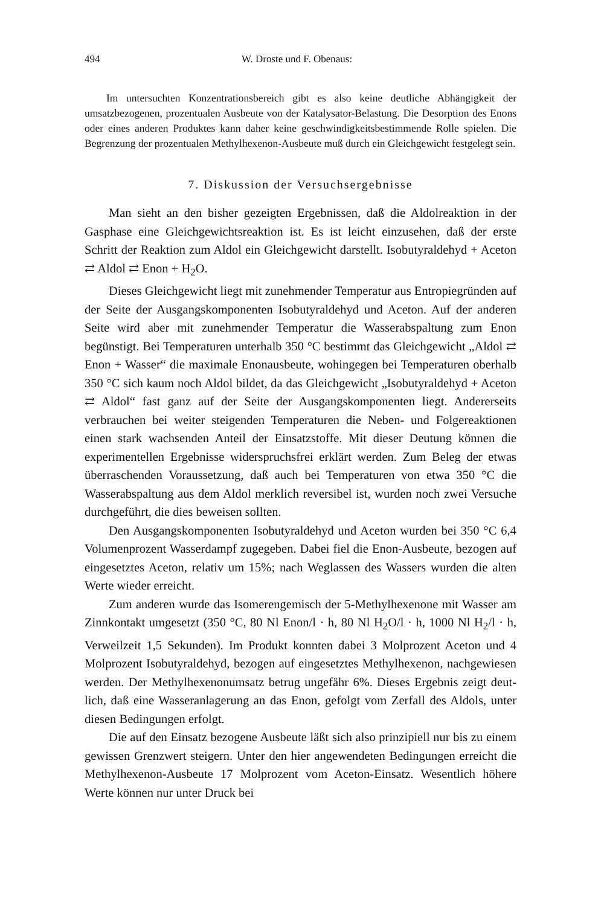494 W. Droste und F. Obenaus:
Im untersuchten Konzentrationsbereich gibt es also keine deutliche Abhängigkeit der umsatzbezogenen, prozentualen Ausbeute von der Kataly­sator-Belastung. Die Desorption des Enons oder eines anderen Produktes kann daher keine geschwindigkeitsbestimmende Rolle spielen. Die Begren­zung der prozentualen Methylhexenon-Ausbeute muß durch ein Gleich­gewicht festgelegt sein.
7. Diskussion der Versuchsergebnisse
Man sieht an den bisher gezeigten Ergebnissen, daß die Aldolreaktion in der Gasphase eine Gleichgewichtsreaktion ist. Es ist leicht einzusehen, daß der erste Schritt der Reaktion zum Aldol ein Gleichgewicht darstellt. Isobutyraldehyd + Aceton ⇄ Aldol ⇄ Enon + H<sub>2</sub>O.
Dieses Gleichgewicht liegt mit zunehmender Temperatur aus Entro­piegründen auf der Seite der Ausgangskomponenten Isobutyraldehyd und Aceton. Auf der anderen Seite wird aber mit zunehmender Tempera­tur die Wasserabspaltung zum Enon begünstigt. Bei Temperaturen unterhalb 350 °C bestimmt das Gleichgewicht „Aldol ⇄ Enon + Wasser“ die maximale Enonausbeute, wohingegen bei Temperaturen oberhalb 350 °C sich kaum noch Aldol bildet, da das Gleichgewicht „Isobutyr­aldehyd + Aceton ⇄ Aldol“ fast ganz auf der Seite der Ausgangs­komponenten liegt. Andererseits verbrauchen bei weiter steigenden Temperaturen die Neben- und Folgereaktionen einen stark wachsenden Anteil der Einsatzstoffe. Mit dieser Deutung können die experimentellen Ergebnisse widerspruchsfrei erklärt werden. Zum Beleg der etwas über­raschenden Voraussetzung, daß auch bei Temperaturen von etwa 350 °C die Wasserabspaltung aus dem Aldol merklich reversibel ist, wurden noch zwei Versuche durchgeführt, die dies beweisen sollten.
Den Ausgangskomponenten Isobutyraldehyd und Aceton wurden bei 350 °C 6,4 Volumenprozent Wasserdampf zugegeben. Dabei fiel die Enon-Ausbeute, bezogen auf eingesetztes Aceton, relativ um 15%; nach Weg­lassen des Wassers wurden die alten Werte wieder erreicht.
Zum anderen wurde das Isomerengemisch der 5-Methylhexenone mit Wasser am Zinnkontakt umgesetzt (350 °C, 80 Nl Enon/l · h, 80 Nl H<sub>2</sub>O/l · h, 1000 Nl H<sub>2</sub>/l · h, Verweilzeit 1,5 Sekunden). Im Produkt konnten dabei 3 Molprozent Aceton und 4 Molprozent Isobutyraldehyd, bezogen auf eingesetztes Methylhexenon, nachgewiesen werden. Der Methylhexenonumsatz betrug ungefähr 6%. Dieses Ergebnis zeigt deut­lich, daß eine Wasseranlagerung an das Enon, gefolgt vom Zerfall des Aldols, unter diesen Bedingungen erfolgt.
Die auf den Einsatz bezogene Ausbeute läßt sich also prinzipiell nur bis zu einem gewissen Grenzwert steigern. Unter den hier angewendeten Bedingungen erreicht die Methylhexenon-Ausbeute 17 Molprozent vom Aceton-Einsatz. Wesentlich höhere Werte können nur unter Druck bei